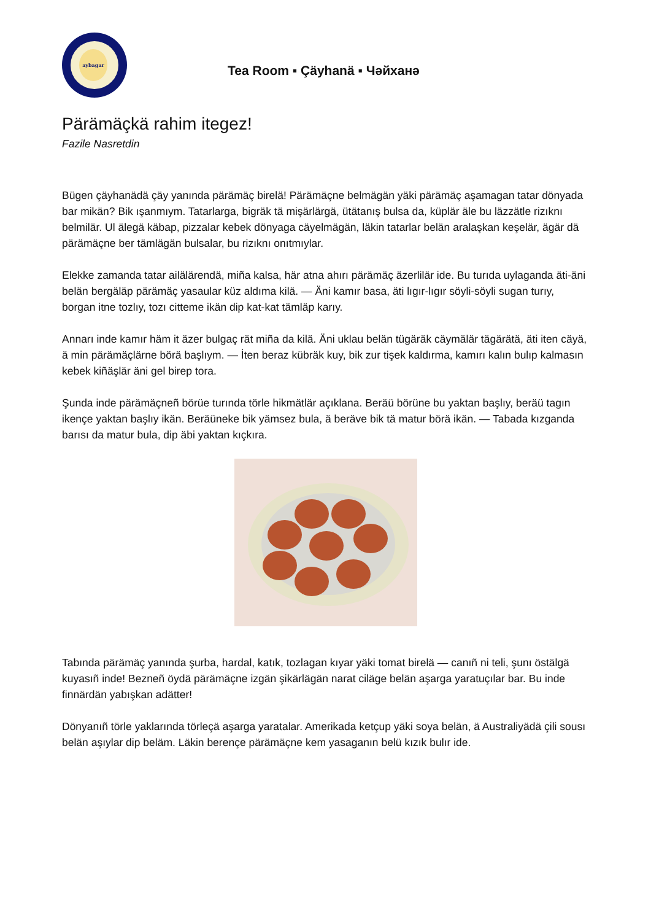aybagar
Tea Room ▪ Çäyhanä ▪ Чәйханә
Pärämäçkä rahim itegez!
Fazile Nasretdin
Bügen çäyhanädä çäy yanında pärämäç birelä! Pärämäçne belmägän yäki pärämäç aşamagan tatar dönyada bar mikän? Bik ışanmıym. Tatarlarga, bigräk tä mişärlärgä, ütätanış bulsa da, küplär äle bu läzzätle rizıknı belmilär. Ul älegä käbap, pizzalar kebek dönyaga cäyelmägän, läkin tatarlar belän aralaşkan keşelär, ägär dä pärämäçne ber tämlägän bulsalar, bu rizıknı onıtmıylar.
Elekke zamanda tatar ailälärendä, miña kalsa, här atna ahırı pärämäç äzerlilär ide. Bu turıda uylaganda äti-äni belän bergäläp pärämäç yasaular küz aldıma kilä. — Äni kamır basa, äti lıgır-lıgır söyli-söyli sugan turıy, borgan itne tozlıy, tozı citteme ikän dip kat-kat tämläp karıy.
Annarı inde kamır häm it äzer bulgaç rät miña da kilä. Äni uklau belän tügäräk cäymälär tägärätä, äti iten cäyä, ä min pärämäçlärne börä başlıym. — İten beraz kübräk kuy, bik zur tişek kaldırma, kamırı kalın bulıp kalmasın kebek kiñäşlär äni gel birep tora.
Şunda inde pärämäçneñ börüe turında törle hikmätlär açıklana. Beräü börüne bu yaktan başlıy, beräü tagın ikençe yaktan başlıy ikän. Beräüneke bik yämsez bula, ä beräve bik tä matur börä ikän. — Tabada kızganda barısı da matur bula, dip äbi yaktan kıçkıra.
Tabında pärämäç yanında şurba, hardal, katık, tozlagan kıyar yäki tomat birelä — canıñ ni teli, şunı östälgä kuyasıñ inde! Bezneñ öydä pärämäçne izgän şikärlägän narat ciläge belän aşarga yaratuçılar bar. Bu inde finnärdän yabışkan adätter!
Dönyanıñ törle yaklarında törleçä aşarga yaratalar. Amerikada ketçup yäki soya belän, ä Australiyädä çili sousı belän aşıylar dip beläm. Läkin berençe pärämäçne kem yasaganın belü kızık bulır ide.